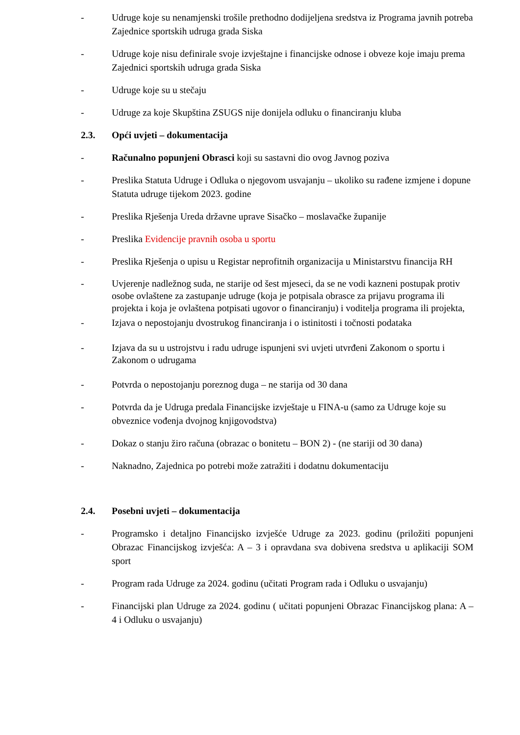- Udruge koje su nenamjenski trošile prethodno dodijeljena sredstva iz Programa javnih potreba Zajednice sportskih udruga grada Siska
- Udruge koje nisu definirale svoje izvještajne i financijske odnose i obveze koje imaju prema Zajednici sportskih udruga grada Siska
- Udruge koje su u stečaju
- Udruge za koje Skupština ZSUGS nije donijela odluku o financiranju kluba
2.3. Opći uvjeti – dokumentacija
- Računalno popunjeni Obrasci koji su sastavni dio ovog Javnog poziva
- Preslika Statuta Udruge i Odluka o njegovom usvajanju – ukoliko su rađene izmjene i dopune Statuta udruge tijekom 2023. godine
- Preslika Rješenja Ureda državne uprave Sisačko – moslavačke županije
- Preslika Evidencije pravnih osoba u sportu
- Preslika Rješenja o upisu u Registar neprofitnih organizacija u Ministarstvu financija RH
- Uvjerenje nadležnog suda, ne starije od šest mjeseci, da se ne vodi kazneni postupak protiv osobe ovlaštene za zastupanje udruge (koja je potpisala obrasce za prijavu programa ili projekta i koja je ovlaštena potpisati ugovor o financiranju) i voditelja programa ili projekta,
- Izjava o nepostojanju dvostrukog financiranja i o istinitosti i točnosti podataka
- Izjava da su u ustrojstvu i radu udruge ispunjeni svi uvjeti utvrđeni Zakonom o sportu i Zakonom o udrugama
- Potvrda o nepostojanju poreznog duga – ne starija od 30 dana
- Potvrda da je Udruga predala Financijske izvještaje u FINA-u (samo za Udruge koje su obveznice vođenja dvojnog knjigovodstva)
- Dokaz o stanju žiro računa (obrazac o bonitetu – BON 2) - (ne stariji od 30 dana)
- Naknadno, Zajednica po potrebi može zatražiti i dodatnu dokumentaciju
2.4. Posebni uvjeti – dokumentacija
- Programsko i detaljno Financijsko izvješće Udruge za 2023. godinu (priložiti popunjeni Obrazac Financijskog izvješća: A – 3 i opravdana sva dobivena sredstva u aplikaciji SOM sport
- Program rada Udruge za 2024. godinu (učitati Program rada i Odluku o usvajanju)
- Financijski plan Udruge za 2024. godinu ( učitati popunjeni Obrazac Financijskog plana: A – 4 i Odluku o usvajanju)